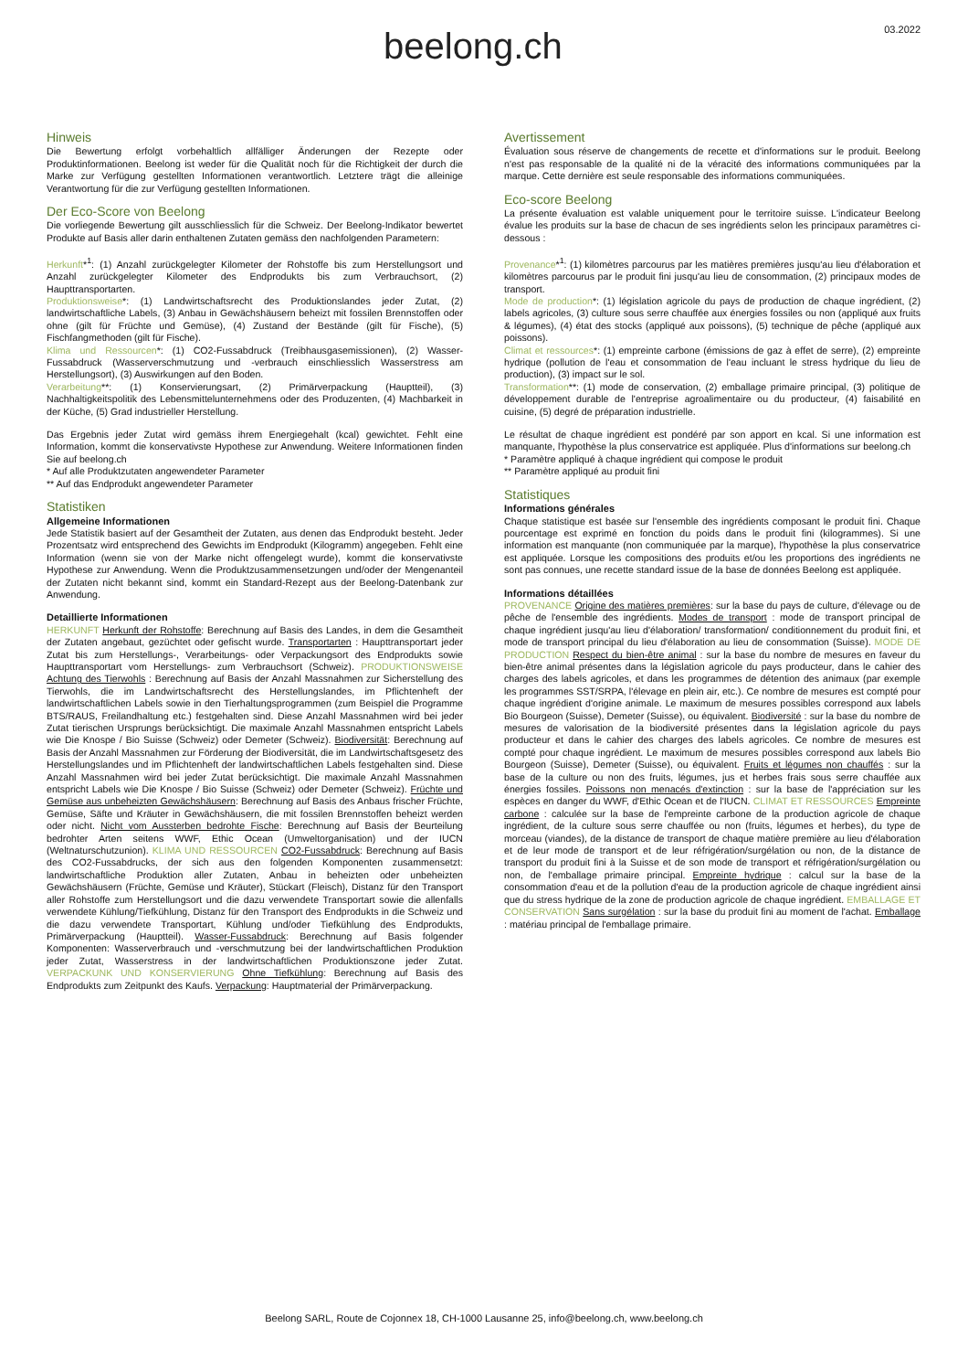beelong.ch 03.2022
Hinweis
Die Bewertung erfolgt vorbehaltlich allfälliger Änderungen der Rezepte oder Produktinformationen. Beelong ist weder für die Qualität noch für die Richtigkeit der durch die Marke zur Verfügung gestellten Informationen verantwortlich. Letztere trägt die alleinige Verantwortung für die zur Verfügung gestellten Informationen.
Der Eco-Score von Beelong
Die vorliegende Bewertung gilt ausschliesslich für die Schweiz. Der Beelong-Indikator bewertet Produkte auf Basis aller darin enthaltenen Zutaten gemäss den nachfolgenden Parametern:
Herkunft*<sup>1</sup>: (1) Anzahl zurückgelegter Kilometer der Rohstoffe bis zum Herstellungsort und Anzahl zurückgelegter Kilometer des Endprodukts bis zum Verbrauchsort, (2) Haupttransportarten.
Produktionsweise*: (1) Landwirtschaftsrecht des Produktionslandes jeder Zutat, (2) landwirtschaftliche Labels, (3) Anbau in Gewächshäusern beheizt mit fossilen Brennstoffen oder ohne (gilt für Früchte und Gemüse), (4) Zustand der Bestände (gilt für Fische), (5) Fischfangmethoden (gilt für Fische).
Klima und Ressourcen*: (1) CO2-Fussabdruck (Treibhausgasemissionen), (2) Wasser-Fussabdruck (Wasserverschmutzung und -verbrauch einschliesslich Wasserstress am Herstellungsort), (3) Auswirkungen auf den Boden.
Verarbeitung**: (1) Konservierungsart, (2) Primärverpackung (Hauptteil), (3) Nachhaltigkeitspolitik des Lebensmittelunternehmens oder des Produzenten, (4) Machbarkeit in der Küche, (5) Grad industrieller Herstellung.
Das Ergebnis jeder Zutat wird gemäss ihrem Energiegehalt (kcal) gewichtet. Fehlt eine Information, kommt die konservativste Hypothese zur Anwendung. Weitere Informationen finden Sie auf beelong.ch
* Auf alle Produktzutaten angewendeter Parameter
** Auf das Endprodukt angewendeter Parameter
Statistiken
Allgemeine Informationen
Jede Statistik basiert auf der Gesamtheit der Zutaten, aus denen das Endprodukt besteht. Jeder Prozentsatz wird entsprechend des Gewichts im Endprodukt (Kilogramm) angegeben. Fehlt eine Information (wenn sie von der Marke nicht offengelegt wurde), kommt die konservativste Hypothese zur Anwendung. Wenn die Produktzusammensetzungen und/oder der Mengenanteil der Zutaten nicht bekannt sind, kommt ein Standard-Rezept aus der Beelong-Datenbank zur Anwendung.
Detaillierte Informationen
HERKUNFT Herkunft der Rohstoffe: Berechnung auf Basis des Landes, in dem die Gesamtheit der Zutaten angebaut, gezüchtet oder gefischt wurde. Transportarten : Haupttransportart jeder Zutat bis zum Herstellungs-, Verarbeitungs- oder Verpackungsort des Endprodukts sowie Haupttransportart vom Herstellungs- zum Verbrauchsort (Schweiz). PRODUKTIONSWEISE Achtung des Tierwohls : Berechnung auf Basis der Anzahl Massnahmen zur Sicherstellung des Tierwohls, die im Landwirtschaftsrecht des Herstellungslandes, im Pflichtenheft der landwirtschaftlichen Labels sowie in den Tierhaltungsprogrammen (zum Beispiel die Programme BTS/RAUS, Freilandhaltung etc.) festgehalten sind. Diese Anzahl Massnahmen wird bei jeder Zutat tierischen Ursprungs berücksichtigt. Die maximale Anzahl Massnahmen entspricht Labels wie Die Knospe / Bio Suisse (Schweiz) oder Demeter (Schweiz). Biodiversität: Berechnung auf Basis der Anzahl Massnahmen zur Förderung der Biodiversität, die im Landwirtschaftsgesetz des Herstellungslandes und im Pflichtenheft der landwirtschaftlichen Labels festgehalten sind. Diese Anzahl Massnahmen wird bei jeder Zutat berücksichtigt. Die maximale Anzahl Massnahmen entspricht Labels wie Die Knospe / Bio Suisse (Schweiz) oder Demeter (Schweiz). Früchte und Gemüse aus unbeheizten Gewächshäusern: Berechnung auf Basis des Anbaus frischer Früchte, Gemüse, Säfte und Kräuter in Gewächshäusern, die mit fossilen Brennstoffen beheizt werden oder nicht. Nicht vom Aussterben bedrohte Fische: Berechnung auf Basis der Beurteilung bedrohter Arten seitens WWF, Ethic Ocean (Umweltorganisation) und der IUCN (Weltnaturschutzunion). KLIMA UND RESSOURCEN CO2-Fussabdruck: Berechnung auf Basis des CO2-Fussabdrucks, der sich aus den folgenden Komponenten zusammensetzt: landwirtschaftliche Produktion aller Zutaten, Anbau in beheizten oder unbeheizten Gewächshäusern (Früchte, Gemüse und Kräuter), Stückart (Fleisch), Distanz für den Transport aller Rohstoffe zum Herstellungsort und die dazu verwendete Transportart sowie die allenfalls verwendete Kühlung/Tiefkühlung, Distanz für den Transport des Endprodukts in die Schweiz und die dazu verwendete Transportart, Kühlung und/oder Tiefkühlung des Endprodukts, Primärverpackung (Hauptteil). Wasser-Fussabdruck: Berechnung auf Basis folgender Komponenten: Wasserverbrauch und -verschmutzung bei der landwirtschaftlichen Produktion jeder Zutat, Wasserstress in der landwirtschaftlichen Produktionszone jeder Zutat. VERPACKUNK UND KONSERVIERUNG Ohne Tiefkühlung: Berechnung auf Basis des Endprodukts zum Zeitpunkt des Kaufs. Verpackung: Hauptmaterial der Primärverpackung.
Avertissement
Évaluation sous réserve de changements de recette et d'informations sur le produit. Beelong n'est pas responsable de la qualité ni de la véracité des informations communiquées par la marque. Cette dernière est seule responsable des informations communiquées.
Eco-score Beelong
La présente évaluation est valable uniquement pour le territoire suisse. L'indicateur Beelong évalue les produits sur la base de chacun de ses ingrédients selon les principaux paramètres ci-dessous :
Provenance*<sup>1</sup>: (1) kilomètres parcourus par les matières premières jusqu'au lieu d'élaboration et kilomètres parcourus par le produit fini jusqu'au lieu de consommation, (2) principaux modes de transport.
Mode de production*: (1) législation agricole du pays de production de chaque ingrédient, (2) labels agricoles, (3) culture sous serre chauffée aux énergies fossiles ou non (appliqué aux fruits & légumes), (4) état des stocks (appliqué aux poissons), (5) technique de pêche (appliqué aux poissons).
Climat et ressources*: (1) empreinte carbone (émissions de gaz à effet de serre), (2) empreinte hydrique (pollution de l'eau et consommation de l'eau incluant le stress hydrique du lieu de production), (3) impact sur le sol.
Transformation**: (1) mode de conservation, (2) emballage primaire principal, (3) politique de développement durable de l'entreprise agroalimentaire ou du producteur, (4) faisabilité en cuisine, (5) degré de préparation industrielle.
Le résultat de chaque ingrédient est pondéré par son apport en kcal. Si une information est manquante, l'hypothèse la plus conservatrice est appliquée. Plus d'informations sur beelong.ch
* Paramètre appliqué à chaque ingrédient qui compose le produit
** Paramètre appliqué au produit fini
Statistiques
Informations générales
Chaque statistique est basée sur l'ensemble des ingrédients composant le produit fini. Chaque pourcentage est exprimé en fonction du poids dans le produit fini (kilogrammes). Si une information est manquante (non communiquée par la marque), l'hypothèse la plus conservatrice est appliquée. Lorsque les compositions des produits et/ou les proportions des ingrédients ne sont pas connues, une recette standard issue de la base de données Beelong est appliquée.
Informations détaillées
PROVENANCE Origine des matières premières: sur la base du pays de culture, d'élevage ou de pêche de l'ensemble des ingrédients. Modes de transport : mode de transport principal de chaque ingrédient jusqu'au lieu d'élaboration/ transformation/ conditionnement du produit fini, et mode de transport principal du lieu d'élaboration au lieu de consommation (Suisse). MODE DE PRODUCTION Respect du bien-être animal : sur la base du nombre de mesures en faveur du bien-être animal présentes dans la législation agricole du pays producteur, dans le cahier des charges des labels agricoles, et dans les programmes de détention des animaux (par exemple les programmes SST/SRPA, l'élevage en plein air, etc.). Ce nombre de mesures est compté pour chaque ingrédient d'origine animale. Le maximum de mesures possibles correspond aux labels Bio Bourgeon (Suisse), Demeter (Suisse), ou équivalent. Biodiversité : sur la base du nombre de mesures de valorisation de la biodiversité présentes dans la législation agricole du pays producteur et dans le cahier des charges des labels agricoles. Ce nombre de mesures est compté pour chaque ingrédient. Le maximum de mesures possibles correspond aux labels Bio Bourgeon (Suisse), Demeter (Suisse), ou équivalent. Fruits et légumes non chauffés : sur la base de la culture ou non des fruits, légumes, jus et herbes frais sous serre chauffée aux énergies fossiles. Poissons non menacés d'extinction : sur la base de l'appréciation sur les espèces en danger du WWF, d'Ethic Ocean et de l'IUCN. CLIMAT ET RESSOURCES Empreinte carbone : calculée sur la base de l'empreinte carbone de la production agricole de chaque ingrédient, de la culture sous serre chauffée ou non (fruits, légumes et herbes), du type de morceau (viandes), de la distance de transport de chaque matière première au lieu d'élaboration et de leur mode de transport et de leur réfrigération/surgélation ou non, de la distance de transport du produit fini à la Suisse et de son mode de transport et réfrigération/surgélation ou non, de l'emballage primaire principal. Empreinte hydrique : calcul sur la base de la consommation d'eau et de la pollution d'eau de la production agricole de chaque ingrédient ainsi que du stress hydrique de la zone de production agricole de chaque ingrédient. EMBALLAGE ET CONSERVATION Sans surgélation : sur la base du produit fini au moment de l'achat. Emballage : matériau principal de l'emballage primaire.
Beelong SARL, Route de Cojonnex 18, CH-1000 Lausanne 25, info@beelong.ch, www.beelong.ch